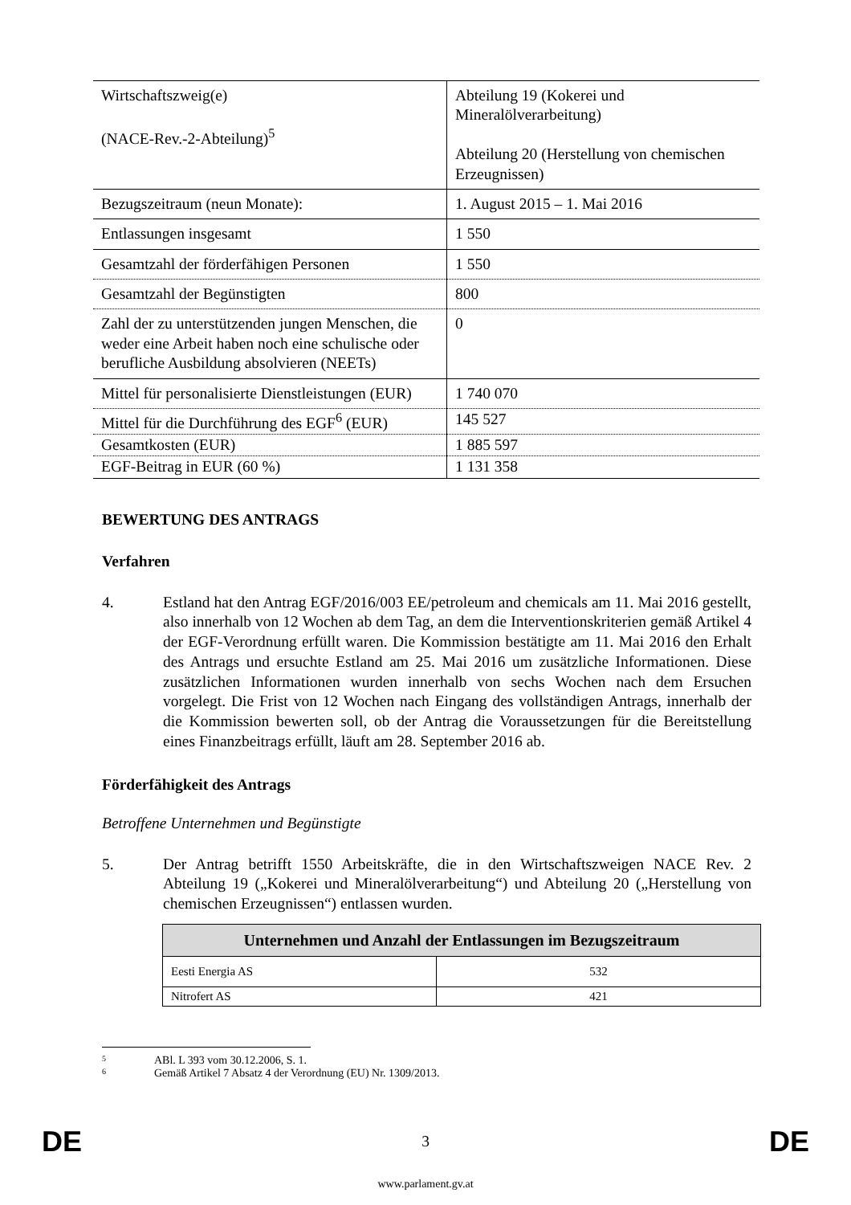| Wirtschaftszweig(e) (NACE-Rev.-2-Abteilung)<sup>5</sup> | Abteilung 19 (Kokerei und Mineralölverarbeitung) Abteilung 20 (Herstellung von chemischen Erzeugnissen) |
| Bezugszeitraum (neun Monate): | 1. August 2015 – 1. Mai 2016 |
| Entlassungen insgesamt | 1 550 |
| Gesamtzahl der förderfähigen Personen | 1 550 |
| Gesamtzahl der Begünstigten | 800 |
| Zahl der zu unterstützenden jungen Menschen, die weder eine Arbeit haben noch eine schulische oder berufliche Ausbildung absolvieren (NEETs) | 0 |
| Mittel für personalisierte Dienstleistungen (EUR) | 1 740 070 |
| Mittel für die Durchführung des EGF<sup>6</sup> (EUR) | 145 527 |
| Gesamtkosten (EUR) | 1 885 597 |
| EGF-Beitrag in EUR (60 %) | 1 131 358 |
BEWERTUNG DES ANTRAGS
Verfahren
4. Estland hat den Antrag EGF/2016/003 EE/petroleum and chemicals am 11. Mai 2016 gestellt, also innerhalb von 12 Wochen ab dem Tag, an dem die Interventionskriterien gemäß Artikel 4 der EGF-Verordnung erfüllt waren. Die Kommission bestätigte am 11. Mai 2016 den Erhalt des Antrags und ersuchte Estland am 25. Mai 2016 um zusätzliche Informationen. Diese zusätzlichen Informationen wurden innerhalb von sechs Wochen nach dem Ersuchen vorgelegt. Die Frist von 12 Wochen nach Eingang des vollständigen Antrags, innerhalb der die Kommission bewerten soll, ob der Antrag die Voraussetzungen für die Bereitstellung eines Finanzbeitrags erfüllt, läuft am 28. September 2016 ab.
Förderfähigkeit des Antrags
Betroffene Unternehmen und Begünstigte
5. Der Antrag betrifft 1550 Arbeitskräfte, die in den Wirtschaftszweigen NACE Rev. 2 Abteilung 19 („Kokerei und Mineralölverarbeitung“) und Abteilung 20 („Herstellung von chemischen Erzeugnissen“) entlassen wurden.
| Unternehmen und Anzahl der Entlassungen im Bezugszeitraum | |
| --- | --- |
| Eesti Energia AS | 532 |
| Nitrofert AS | 421 |
5 ABl. L 393 vom 30.12.2006, S. 1.
6 Gemäß Artikel 7 Absatz 4 der Verordnung (EU) Nr. 1309/2013.
DE 3 DE
www.parlament.gv.at